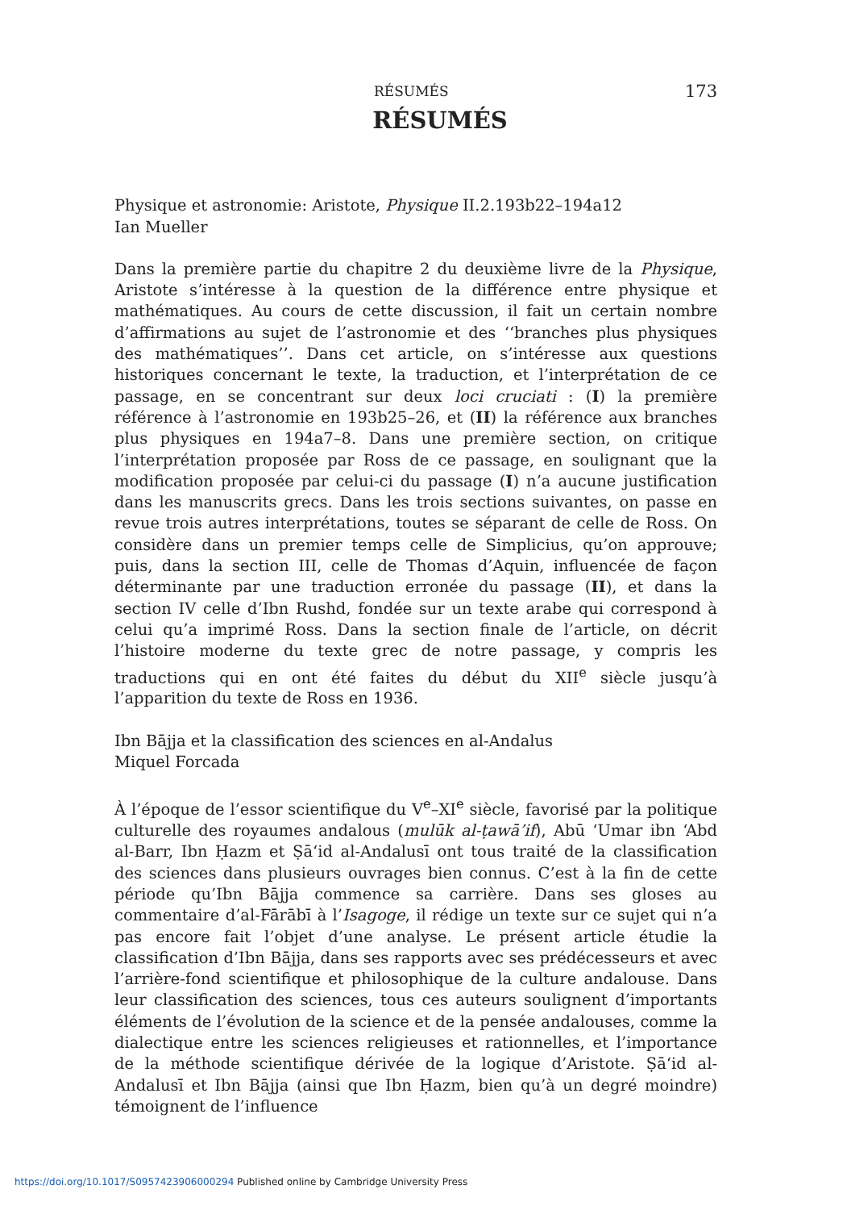RÉSUMÉS 173
RÉSUMÉS
Physique et astronomie: Aristote, Physique II.2.193b22–194a12
Ian Mueller
Dans la première partie du chapitre 2 du deuxième livre de la Physique, Aristote s’intéresse à la question de la différence entre physique et mathématiques. Au cours de cette discussion, il fait un certain nombre d’affirmations au sujet de l’astronomie et des ‘‘branches plus physiques des mathématiques’’. Dans cet article, on s’intéresse aux questions historiques concernant le texte, la traduction, et l’interprétation de ce passage, en se concentrant sur deux loci cruciati : (I) la première référence à l’astronomie en 193b25–26, et (II) la référence aux branches plus physiques en 194a7–8. Dans une première section, on critique l’interprétation proposée par Ross de ce passage, en soulignant que la modification proposée par celui-ci du passage (I) n’a aucune justification dans les manuscrits grecs. Dans les trois sections suivantes, on passe en revue trois autres interprétations, toutes se séparant de celle de Ross. On considère dans un premier temps celle de Simplicius, qu’on approuve; puis, dans la section III, celle de Thomas d’Aquin, influencée de façon déterminante par une traduction erronée du passage (II), et dans la section IV celle d’Ibn Rushd, fondée sur un texte arabe qui correspond à celui qu’a imprimé Ross. Dans la section finale de l’article, on décrit l’histoire moderne du texte grec de notre passage, y compris les traductions qui en ont été faites du début du XII<sup>e</sup> siècle jusqu’à l’apparition du texte de Ross en 1936.
Ibn Bājja et la classification des sciences en al-Andalus
Miquel Forcada
À l’époque de l’essor scientifique du V<sup>e</sup>–XI<sup>e</sup> siècle, favorisé par la politique culturelle des royaumes andalous (mulūk al-ṭawā’if), Abū ‘Umar ibn ‘Abd al-Barr, Ibn Ḥazm et Ṣā‘id al-Andalusī ont tous traité de la classification des sciences dans plusieurs ouvrages bien connus. C’est à la fin de cette période qu’Ibn Bājja commence sa carrière. Dans ses gloses au commentaire d’al-Fārābī à l’Isagoge, il rédige un texte sur ce sujet qui n’a pas encore fait l’objet d’une analyse. Le présent article étudie la classification d’Ibn Bājja, dans ses rapports avec ses prédécesseurs et avec l’arrière-fond scientifique et philosophique de la culture andalouse. Dans leur classification des sciences, tous ces auteurs soulignent d’importants éléments de l’évolution de la science et de la pensée andalouses, comme la dialectique entre les sciences religieuses et rationnelles, et l’importance de la méthode scientifique dérivée de la logique d’Aristote. Ṣā‘id al-Andalusī et Ibn Bājja (ainsi que Ibn Ḥazm, bien qu’à un degré moindre) témoignent de l’influence
https://doi.org/10.1017/S0957423906000294 Published online by Cambridge University Press